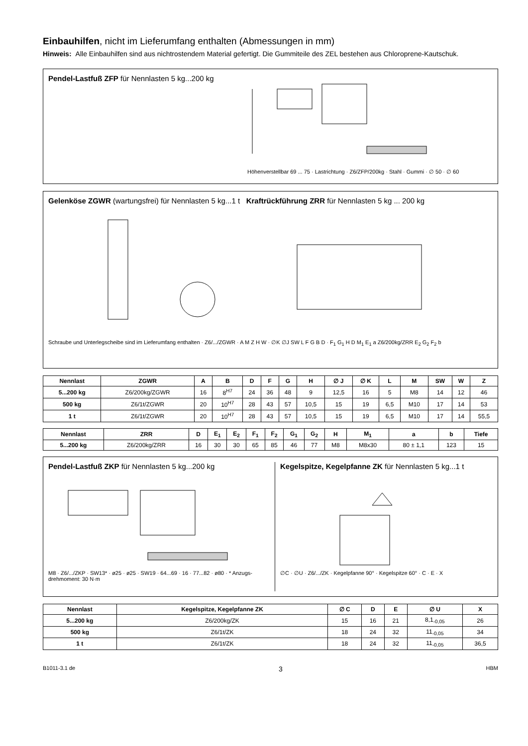Einbauhilfen, nicht im Lieferumfang enthalten (Abmessungen in mm)
Hinweis: Alle Einbauhilfen sind aus nichtrostendem Material gefertigt. Die Gummiteile des ZEL bestehen aus Chloroprene-Kautschuk.
Pendel-Lastfuß ZFP für Nennlasten 5 kg...200 kg
Höhenverstellbar 69 ... 75 · Lastrichtung · Z6/ZFP/200kg · Stahl · Gummi · ∅ 50 · ∅ 60
Gelenköse ZGWR (wartungsfrei) für Nennlasten 5 kg...1 t Kraftrückführung ZRR für Nennlasten 5 kg ... 200 kg
Schraube und Unterlegscheibe sind im Lieferumfang enthalten · Z6/.../ZGWR · A M Z H W · ∅K ∅J SW L F G B D · F<sub>1</sub> G<sub>1</sub> H D M<sub>1</sub> E<sub>1</sub> a Z6/200kg/ZRR E<sub>2</sub> G<sub>2</sub> F<sub>2</sub> b
| Nennlast | ZGWR | A | B | D | F | G | H | ∅ J | ∅ K | L | M | SW | W | Z |
| --- | --- | --- | --- | --- | --- | --- | --- | --- | --- | --- | --- | --- | --- | --- |
| 5...200 kg | Z6/200kg/ZGWR | 16 | 8<sup>H7</sup> | 24 | 36 | 48 | 9 | 12,5 | 16 | 5 | M8 | 14 | 12 | 46 |
| 500 kg | Z6/1t/ZGWR | 20 | 10<sup>H7</sup> | 28 | 43 | 57 | 10,5 | 15 | 19 | 6,5 | M10 | 17 | 14 | 53 |
| 1 t | Z6/1t/ZGWR | 20 | 10<sup>H7</sup> | 28 | 43 | 57 | 10,5 | 15 | 19 | 6,5 | M10 | 17 | 14 | 55,5 |
| Nennlast | ZRR | D | E<sub>1</sub> | E<sub>2</sub> | F<sub>1</sub> | F<sub>2</sub> | G<sub>1</sub> | G<sub>2</sub> | H | M<sub>1</sub> | a | b | Tiefe |
| --- | --- | --- | --- | --- | --- | --- | --- | --- | --- | --- | --- | --- | --- |
| 5...200 kg | Z6/200kg/ZRR | 16 | 30 | 30 | 65 | 85 | 46 | 77 | M8 | M8x30 | 80 ± 1,1 | 123 | 15 |
Pendel-Lastfuß ZKP für Nennlasten 5 kg...200 kg
M8 · Z6/.../ZKP · SW13* · ø25 · ø25 · SW19 · 64...69 · 16 · 77...82 · ø80 · * Anzugs-drehmoment: 30 N·m
Kegelspitze, Kegelpfanne ZK für Nennlasten 5 kg...1 t
∅C · ∅U · Z6/.../ZK · Kegelpfanne 90° · Kegelspitze 60° · C · E · X
| Nennlast | Kegelspitze, Kegelpfanne ZK | ∅ C | D | E | ∅ U | X |
| --- | --- | --- | --- | --- | --- | --- |
| 5...200 kg | Z6/200kg/ZK | 15 | 16 | 21 | 8,1<sub>-0,05</sub> | 26 |
| 500 kg | Z6/1t/ZK | 18 | 24 | 32 | 11<sub>-0,05</sub> | 34 |
| 1 t | Z6/1t/ZK | 18 | 24 | 32 | 11<sub>-0,05</sub> | 36,5 |
B1011-3.1 de 3 HBM